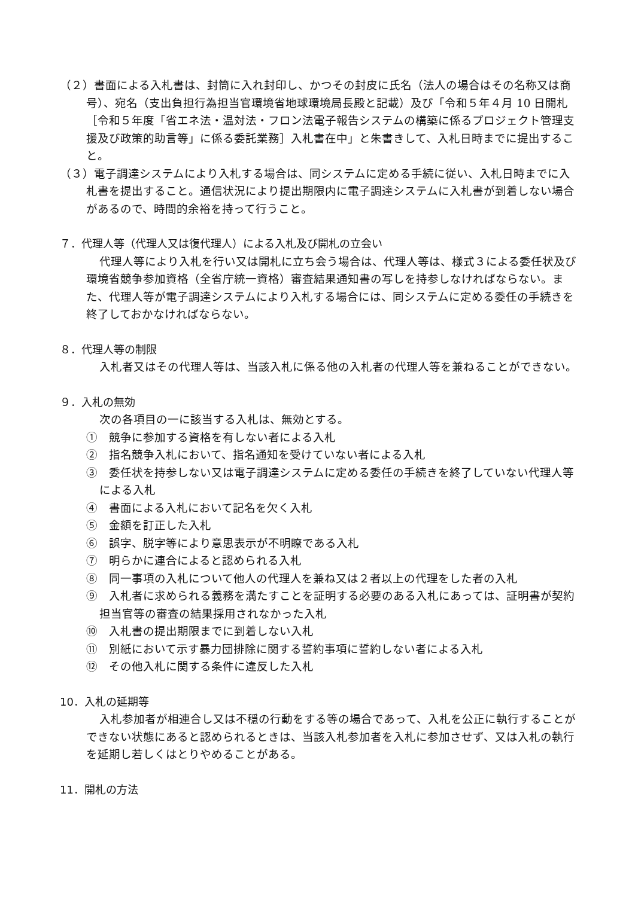（２）書面による入札書は、封筒に入れ封印し、かつその封皮に氏名（法人の場合はその名称又は商号）、宛名（支出負担行為担当官環境省地球環境局長殿と記載）及び「令和５年４月 10 日開札［令和５年度「省エネ法・温対法・フロン法電子報告システムの構築に係るプロジェクト管理支援及び政策的助言等」に係る委託業務］入札書在中」と朱書きして、入札日時までに提出すること。
（３）電子調達システムにより入札する場合は、同システムに定める手続に従い、入札日時までに入札書を提出すること。通信状況により提出期限内に電子調達システムに入札書が到着しない場合があるので、時間的余裕を持って行うこと。
７．代理人等（代理人又は復代理人）による入札及び開札の立会い
代理人等により入札を行い又は開札に立ち会う場合は、代理人等は、様式３による委任状及び環境省競争参加資格（全省庁統一資格）審査結果通知書の写しを持参しなければならない。また、代理人等が電子調達システムにより入札する場合には、同システムに定める委任の手続きを終了しておかなければならない。
８．代理人等の制限
入札者又はその代理人等は、当該入札に係る他の入札者の代理人等を兼ねることができない。
９．入札の無効
次の各項目の一に該当する入札は、無効とする。
①　競争に参加する資格を有しない者による入札
②　指名競争入札において、指名通知を受けていない者による入札
③　委任状を持参しない又は電子調達システムに定める委任の手続きを終了していない代理人等による入札
④　書面による入札において記名を欠く入札
⑤　金額を訂正した入札
⑥　誤字、脱字等により意思表示が不明瞭である入札
⑦　明らかに連合によると認められる入札
⑧　同一事項の入札について他人の代理人を兼ね又は２者以上の代理をした者の入札
⑨　入札者に求められる義務を満たすことを証明する必要のある入札にあっては、証明書が契約担当官等の審査の結果採用されなかった入札
⑩　入札書の提出期限までに到着しない入札
⑪　別紙において示す暴力団排除に関する誓約事項に誓約しない者による入札
⑫　その他入札に関する条件に違反した入札
10．入札の延期等
入札参加者が相連合し又は不穏の行動をする等の場合であって、入札を公正に執行することができない状態にあると認められるときは、当該入札参加者を入札に参加させず、又は入札の執行を延期し若しくはとりやめることがある。
11．開札の方法